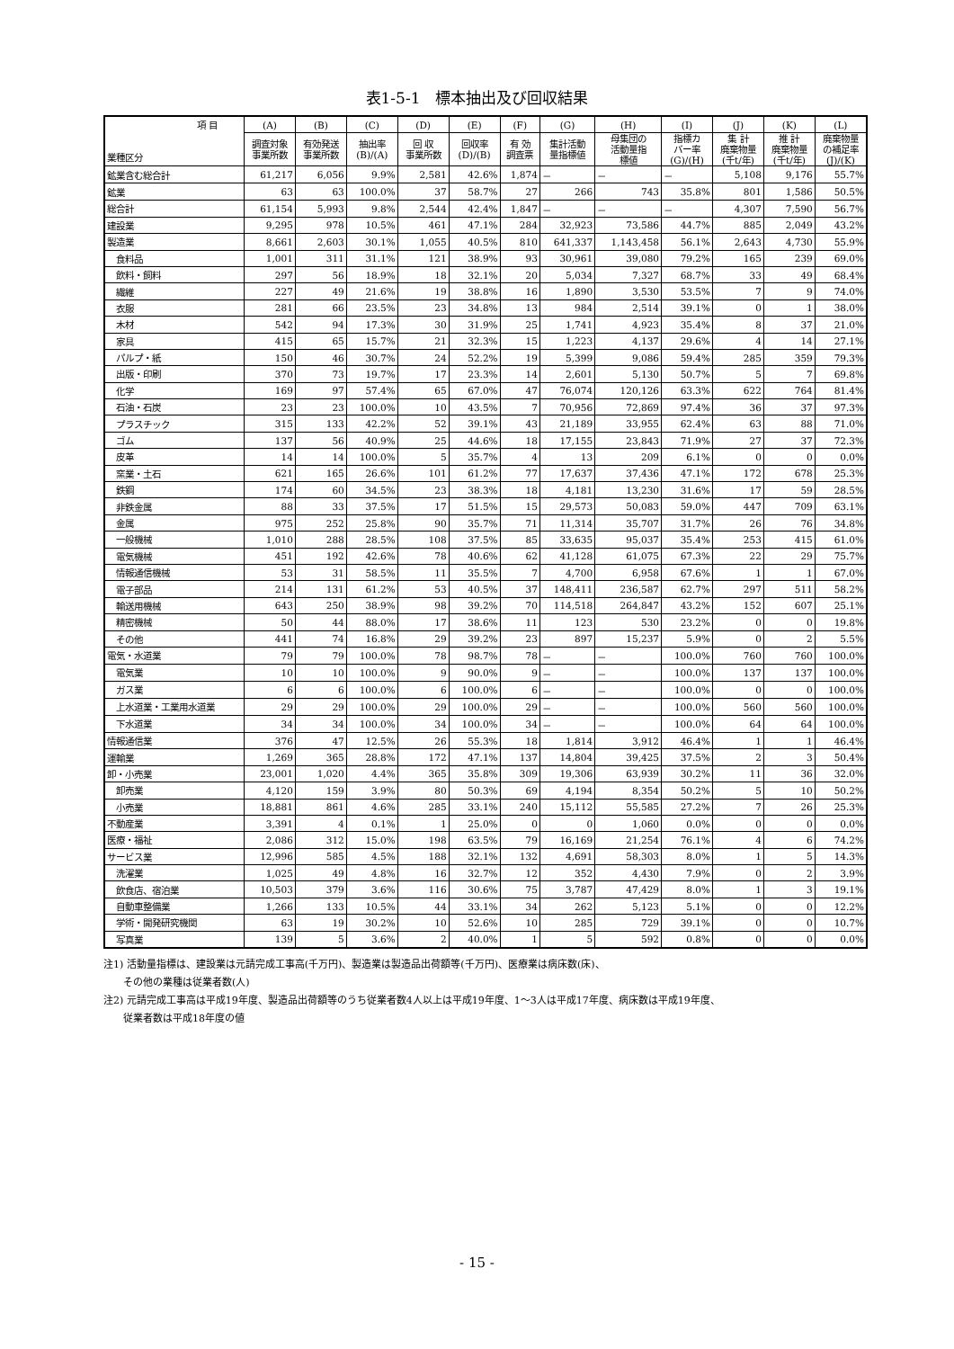表1-5-1　標本抽出及び回収結果
| 項 目 業種区分 | (A) | (B) | (C) | (D) | (E) | (F) | (G) | (H) | (I) | (J) | (K) | (L) |
| --- | --- | --- | --- | --- | --- | --- | --- | --- | --- | --- | --- | --- |
| | 調査対象 事業所数 | 有効発送 事業所数 | 抽出率 (B)/(A) | 回 収 事業所数 | 回収率 (D)/(B) | 有 効 調査票 | 集計活動 量指標値 | 母集団の 活動量指 標値 | 指標カ バー率 (G)/(H) | 集 計 廃棄物量 (千t/年) | 推 計 廃棄物量 (千t/年) | 廃棄物量 の補足率 (J)/(K) |
| 鉱業含む総合計 | 61,217 | 6,056 | 9.9% | 2,581 | 42.6% | 1,874 | － | － | － | 5,108 | 9,176 | 55.7% |
| 鉱業 | 63 | 63 | 100.0% | 37 | 58.7% | 27 | 266 | 743 | 35.8% | 801 | 1,586 | 50.5% |
| 総合計 | 61,154 | 5,993 | 9.8% | 2,544 | 42.4% | 1,847 | － | － | － | 4,307 | 7,590 | 56.7% |
| 建設業 | 9,295 | 978 | 10.5% | 461 | 47.1% | 284 | 32,923 | 73,586 | 44.7% | 885 | 2,049 | 43.2% |
| 製造業 | 8,661 | 2,603 | 30.1% | 1,055 | 40.5% | 810 | 641,337 | 1,143,458 | 56.1% | 2,643 | 4,730 | 55.9% |
| 食料品 | 1,001 | 311 | 31.1% | 121 | 38.9% | 93 | 30,961 | 39,080 | 79.2% | 165 | 239 | 69.0% |
| 飲料・飼料 | 297 | 56 | 18.9% | 18 | 32.1% | 20 | 5,034 | 7,327 | 68.7% | 33 | 49 | 68.4% |
| 繊維 | 227 | 49 | 21.6% | 19 | 38.8% | 16 | 1,890 | 3,530 | 53.5% | 7 | 9 | 74.0% |
| 衣服 | 281 | 66 | 23.5% | 23 | 34.8% | 13 | 984 | 2,514 | 39.1% | 0 | 1 | 38.0% |
| 木材 | 542 | 94 | 17.3% | 30 | 31.9% | 25 | 1,741 | 4,923 | 35.4% | 8 | 37 | 21.0% |
| 家具 | 415 | 65 | 15.7% | 21 | 32.3% | 15 | 1,223 | 4,137 | 29.6% | 4 | 14 | 27.1% |
| パルプ・紙 | 150 | 46 | 30.7% | 24 | 52.2% | 19 | 5,399 | 9,086 | 59.4% | 285 | 359 | 79.3% |
| 出版・印刷 | 370 | 73 | 19.7% | 17 | 23.3% | 14 | 2,601 | 5,130 | 50.7% | 5 | 7 | 69.8% |
| 化学 | 169 | 97 | 57.4% | 65 | 67.0% | 47 | 76,074 | 120,126 | 63.3% | 622 | 764 | 81.4% |
| 石油・石炭 | 23 | 23 | 100.0% | 10 | 43.5% | 7 | 70,956 | 72,869 | 97.4% | 36 | 37 | 97.3% |
| プラスチック | 315 | 133 | 42.2% | 52 | 39.1% | 43 | 21,189 | 33,955 | 62.4% | 63 | 88 | 71.0% |
| ゴム | 137 | 56 | 40.9% | 25 | 44.6% | 18 | 17,155 | 23,843 | 71.9% | 27 | 37 | 72.3% |
| 皮革 | 14 | 14 | 100.0% | 5 | 35.7% | 4 | 13 | 209 | 6.1% | 0 | 0 | 0.0% |
| 窯業・土石 | 621 | 165 | 26.6% | 101 | 61.2% | 77 | 17,637 | 37,436 | 47.1% | 172 | 678 | 25.3% |
| 鉄鋼 | 174 | 60 | 34.5% | 23 | 38.3% | 18 | 4,181 | 13,230 | 31.6% | 17 | 59 | 28.5% |
| 非鉄金属 | 88 | 33 | 37.5% | 17 | 51.5% | 15 | 29,573 | 50,083 | 59.0% | 447 | 709 | 63.1% |
| 金属 | 975 | 252 | 25.8% | 90 | 35.7% | 71 | 11,314 | 35,707 | 31.7% | 26 | 76 | 34.8% |
| 一般機械 | 1,010 | 288 | 28.5% | 108 | 37.5% | 85 | 33,635 | 95,037 | 35.4% | 253 | 415 | 61.0% |
| 電気機械 | 451 | 192 | 42.6% | 78 | 40.6% | 62 | 41,128 | 61,075 | 67.3% | 22 | 29 | 75.7% |
| 情報通信機械 | 53 | 31 | 58.5% | 11 | 35.5% | 7 | 4,700 | 6,958 | 67.6% | 1 | 1 | 67.0% |
| 電子部品 | 214 | 131 | 61.2% | 53 | 40.5% | 37 | 148,411 | 236,587 | 62.7% | 297 | 511 | 58.2% |
| 輸送用機械 | 643 | 250 | 38.9% | 98 | 39.2% | 70 | 114,518 | 264,847 | 43.2% | 152 | 607 | 25.1% |
| 精密機械 | 50 | 44 | 88.0% | 17 | 38.6% | 11 | 123 | 530 | 23.2% | 0 | 0 | 19.8% |
| その他 | 441 | 74 | 16.8% | 29 | 39.2% | 23 | 897 | 15,237 | 5.9% | 0 | 2 | 5.5% |
| 電気・水道業 | 79 | 79 | 100.0% | 78 | 98.7% | 78 | － | － | 100.0% | 760 | 760 | 100.0% |
| 電気業 | 10 | 10 | 100.0% | 9 | 90.0% | 9 | － | － | 100.0% | 137 | 137 | 100.0% |
| ガス業 | 6 | 6 | 100.0% | 6 | 100.0% | 6 | － | － | 100.0% | 0 | 0 | 100.0% |
| 上水道業・工業用水道業 | 29 | 29 | 100.0% | 29 | 100.0% | 29 | － | － | 100.0% | 560 | 560 | 100.0% |
| 下水道業 | 34 | 34 | 100.0% | 34 | 100.0% | 34 | － | － | 100.0% | 64 | 64 | 100.0% |
| 情報通信業 | 376 | 47 | 12.5% | 26 | 55.3% | 18 | 1,814 | 3,912 | 46.4% | 1 | 1 | 46.4% |
| 運輸業 | 1,269 | 365 | 28.8% | 172 | 47.1% | 137 | 14,804 | 39,425 | 37.5% | 2 | 3 | 50.4% |
| 卸・小売業 | 23,001 | 1,020 | 4.4% | 365 | 35.8% | 309 | 19,306 | 63,939 | 30.2% | 11 | 36 | 32.0% |
| 卸売業 | 4,120 | 159 | 3.9% | 80 | 50.3% | 69 | 4,194 | 8,354 | 50.2% | 5 | 10 | 50.2% |
| 小売業 | 18,881 | 861 | 4.6% | 285 | 33.1% | 240 | 15,112 | 55,585 | 27.2% | 7 | 26 | 25.3% |
| 不動産業 | 3,391 | 4 | 0.1% | 1 | 25.0% | 0 | 0 | 1,060 | 0.0% | 0 | 0 | 0.0% |
| 医療・福祉 | 2,086 | 312 | 15.0% | 198 | 63.5% | 79 | 16,169 | 21,254 | 76.1% | 4 | 6 | 74.2% |
| サービス業 | 12,996 | 585 | 4.5% | 188 | 32.1% | 132 | 4,691 | 58,303 | 8.0% | 1 | 5 | 14.3% |
| 洗濯業 | 1,025 | 49 | 4.8% | 16 | 32.7% | 12 | 352 | 4,430 | 7.9% | 0 | 2 | 3.9% |
| 飲食店、宿泊業 | 10,503 | 379 | 3.6% | 116 | 30.6% | 75 | 3,787 | 47,429 | 8.0% | 1 | 3 | 19.1% |
| 自動車整備業 | 1,266 | 133 | 10.5% | 44 | 33.1% | 34 | 262 | 5,123 | 5.1% | 0 | 0 | 12.2% |
| 学術・開発研究機関 | 63 | 19 | 30.2% | 10 | 52.6% | 10 | 285 | 729 | 39.1% | 0 | 0 | 10.7% |
| 写真業 | 139 | 5 | 3.6% | 2 | 40.0% | 1 | 5 | 592 | 0.8% | 0 | 0 | 0.0% |
注1) 活動量指標は、建設業は元請完成工事高(千万円)、製造業は製造品出荷額等(千万円)、医療業は病床数(床)、
　　その他の業種は従業者数(人)
注2) 元請完成工事高は平成19年度、製造品出荷額等のうち従業者数4人以上は平成19年度、1～3人は平成17年度、病床数は平成19年度、
　　従業者数は平成18年度の値
- 15 -